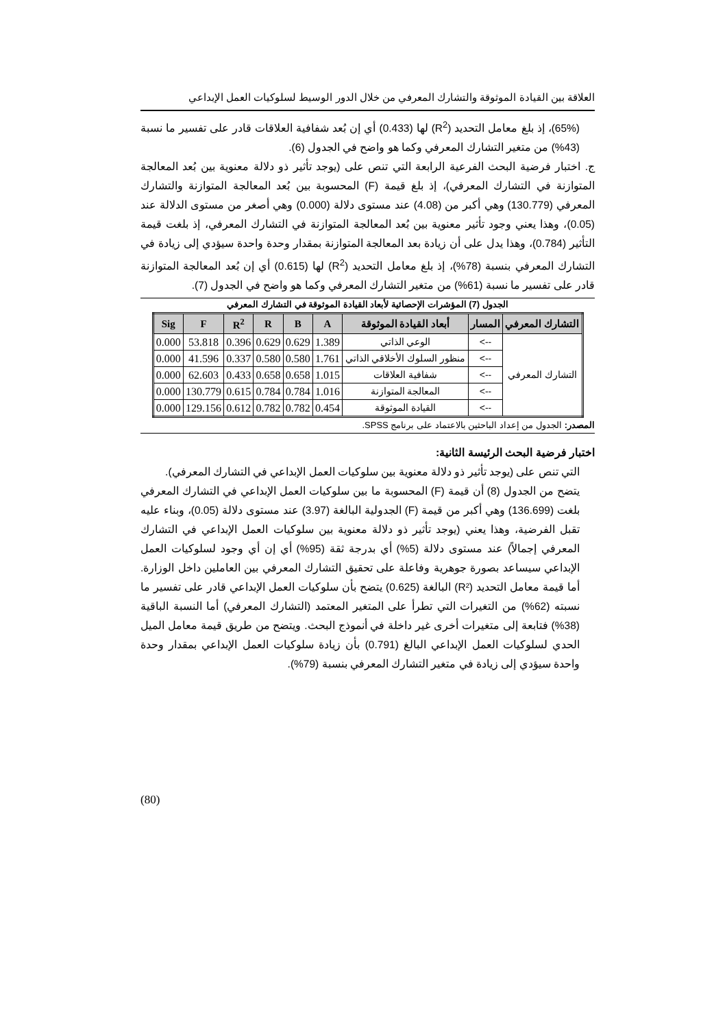العلاقة بين القيادة الموثوقة والتشارك المعرفي من خلال الدور الوسيط لسلوكيات العمل الإبداعي
(65%)، إذ بلغ معامل التحديد (R<sup>2</sup>) لها (0.433) أي إن بُعد شفافية العلاقات قادر على تفسير ما نسبة (43%) من متغير التشارك المعرفي وكما هو واضح في الجدول (6).
ج. اختبار فرضية البحث الفرعية الرابعة التي تنص على (يوجد تأثير ذو دلالة معنوية بين بُعد المعالجة المتوازنة في التشارك المعرفي)، إذ بلغ قيمة (F) المحسوبة بين بُعد المعالجة المتوازنة والتشارك المعرفي (130.779) وهي أكبر من (4.08) عند مستوى دلالة (0.000) وهي أصغر من مستوى الدلالة عند (0.05)، وهذا يعني وجود تأثير معنوية بين بُعد المعالجة المتوازنة في التشارك المعرفي، إذ بلغت قيمة التأثير (0.784)، وهذا يدل على أن زيادة بعد المعالجة المتوازنة بمقدار وحدة واحدة سيؤدي إلى زيادة في التشارك المعرفي بنسبة (78%)، إذ بلغ معامل التحديد (R<sup>2</sup>) لها (0.615) أي إن بُعد المعالجة المتوازنة قادر على تفسير ما نسبة (61%) من متغير التشارك المعرفي وكما هو واضح في الجدول (7).
الجدول (7) المؤشرات الإحصائية لأبعاد القيادة الموثوقة في التشارك المعرفي
| التشارك المعرفي | المسار | أبعاد القيادة الموثوقة | A | B | R | R<sup>2</sup> | F | Sig |
| --- | --- | --- | --- | --- | --- | --- | --- | --- |
| التشارك المعرفي | --> | الوعي الذاتي | 1.389 | 0.629 | 0.629 | 0.396 | 53.818 | 0.000 |
| | --> | منظور السلوك الأخلاقي الذاتي | 1.761 | 0.580 | 0.580 | 0.337 | 41.596 | 0.000 |
| | --> | شفافية العلاقات | 1.015 | 0.658 | 0.658 | 0.433 | 62.603 | 0.000 |
| | --> | المعالجة المتوازنة | 1.016 | 0.784 | 0.784 | 0.615 | 130.779 | 0.000 |
| | --> | القيادة الموثوقة | 0.454 | 0.782 | 0.782 | 0.612 | 129.156 | 0.000 |
المصدر: الجدول من إعداد الباحثين بالاعتماد على برنامج SPSS.
اختبار فرضية البحث الرئيسة الثانية:
التي تنص على (يوجد تأثير ذو دلالة معنوية بين سلوكيات العمل الإبداعي في التشارك المعرفي).
يتضح من الجدول (8) أن قيمة (F) المحسوبة ما بين سلوكيات العمل الإبداعي في التشارك المعرفي بلغت (136.699) وهي أكبر من قيمة (F) الجدولية البالغة (3.97) عند مستوى دلالة (0.05)، وبناء عليه تقبل الفرضية، وهذا يعني (يوجد تأثير ذو دلالة معنوية بين سلوكيات العمل الإبداعي في التشارك المعرفي إجمالاً) عند مستوى دلالة (5%) أي بدرجة ثقة (95%) أي إن أي وجود لسلوكيات العمل الإبداعي سيساعد بصورة جوهرية وفاعلة على تحقيق التشارك المعرفي بين العاملين داخل الوزارة. أما قيمة معامل التحديد (R²) البالغة (0.625) يتضح بأن سلوكيات العمل الإبداعي قادر على تفسير ما نسبته (62%) من التغيرات التي تطرأ على المتغير المعتمد (التشارك المعرفي) أما النسبة الباقية (38%) فتابعة إلى متغيرات أخرى غير داخلة في أنموذج البحث. ويتضح من طريق قيمة معامل الميل الحدي لسلوكيات العمل الإبداعي البالغ (0.791) بأن زيادة سلوكيات العمل الإبداعي بمقدار وحدة واحدة سيؤدي إلى زيادة في متغير التشارك المعرفي بنسبة (79%).
(80)